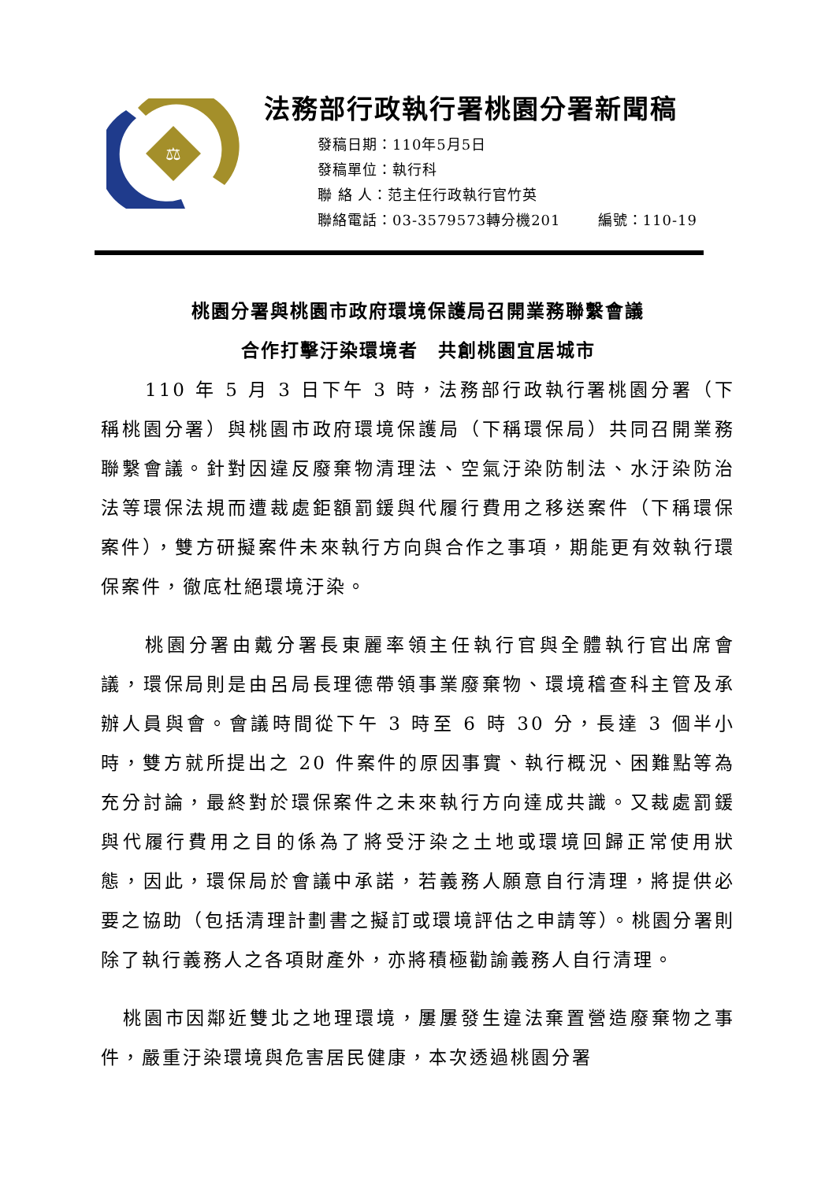⚖
法務部行政執行署桃園分署新聞稿
發稿日期：110年5月5日
發稿單位：執行科
聯 絡 人：范主任行政執行官竹英
聯絡電話：03-3579573轉分機201 編號：110-19
桃園分署與桃園市政府環境保護局召開業務聯繫會議
合作打擊汙染環境者　共創桃園宜居城市
110 年 5 月 3 日下午 3 時，法務部行政執行署桃園分署（下稱桃園分署）與桃園市政府環境保護局（下稱環保局）共同召開業務聯繫會議。針對因違反廢棄物清理法、空氣汙染防制法、水汙染防治法等環保法規而遭裁處鉅額罰鍰與代履行費用之移送案件（下稱環保案件），雙方研擬案件未來執行方向與合作之事項，期能更有效執行環保案件，徹底杜絕環境汙染。
桃園分署由戴分署長東麗率領主任執行官與全體執行官出席會議，環保局則是由呂局長理德帶領事業廢棄物、環境稽查科主管及承辦人員與會。會議時間從下午 3 時至 6 時 30 分，長達 3 個半小時，雙方就所提出之 20 件案件的原因事實、執行概況、困難點等為充分討論，最終對於環保案件之未來執行方向達成共識。又裁處罰鍰與代履行費用之目的係為了將受汙染之土地或環境回歸正常使用狀態，因此，環保局於會議中承諾，若義務人願意自行清理，將提供必要之協助（包括清理計劃書之擬訂或環境評估之申請等）。桃園分署則除了執行義務人之各項財產外，亦將積極勸諭義務人自行清理。
桃園市因鄰近雙北之地理環境，屢屢發生違法棄置營造廢棄物之事件，嚴重汙染環境與危害居民健康，本次透過桃園分署